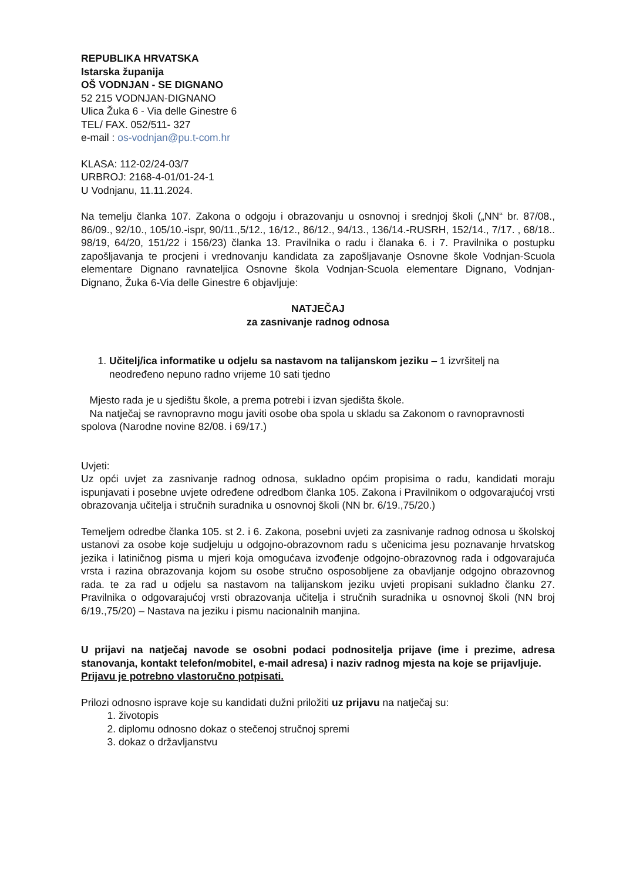REPUBLIKA HRVATSKA
Istarska županija
OŠ VODNJAN - SE DIGNANO
52 215 VODNJAN-DIGNANO
Ulica Žuka 6 - Via delle Ginestre 6
TEL/ FAX. 052/511- 327
e-mail : os-vodnjan@pu.t-com.hr
KLASA: 112-02/24-03/7
URBROJ: 2168-4-01/01-24-1
U Vodnjanu, 11.11.2024.
Na temelju članka 107. Zakona o odgoju i obrazovanju u osnovnoj i srednjoj školi („NN“ br. 87/08., 86/09., 92/10., 105/10.-ispr, 90/11.,5/12., 16/12., 86/12., 94/13., 136/14.-RUSRH, 152/14., 7/17. , 68/18.. 98/19, 64/20, 151/22 i 156/23) članka 13. Pravilnika o radu i članaka 6. i 7. Pravilnika o postupku zapošljavanja te procjeni i vrednovanju kandidata za zapošljavanje Osnovne škole Vodnjan-Scuola elementare Dignano ravnateljica Osnovne škola Vodnjan-Scuola elementare Dignano, Vodnjan-Dignano, Žuka 6-Via delle Ginestre 6 objavljuje:
NATJEČAJ
za zasnivanje radnog odnosa
1. Učitelj/ica informatike u odjelu sa nastavom na talijanskom jeziku – 1 izvršitelj na neodređeno nepuno radno vrijeme 10 sati tjedno
Mjesto rada je u sjedištu škole, a prema potrebi i izvan sjedišta škole.
Na natječaj se ravnopravno mogu javiti osobe oba spola u skladu sa Zakonom o ravnopravnosti spolova (Narodne novine 82/08. i 69/17.)
Uvjeti:
Uz opći uvjet za zasnivanje radnog odnosa, sukladno općim propisima o radu, kandidati moraju ispunjavati i posebne uvjete određene odredbom članka 105. Zakona i Pravilnikom o odgovarajućoj vrsti obrazovanja učitelja i stručnih suradnika u osnovnoj školi (NN br. 6/19.,75/20.)
Temeljem odredbe članka 105. st 2. i 6. Zakona, posebni uvjeti za zasnivanje radnog odnosa u školskoj ustanovi za osobe koje sudjeluju u odgojno-obrazovnom radu s učenicima jesu poznavanje hrvatskog jezika i latiničnog pisma u mjeri koja omogućava izvođenje odgojno-obrazovnog rada i odgovarajuća vrsta i razina obrazovanja kojom su osobe stručno osposobljene za obavljanje odgojno obrazovnog rada. te za rad u odjelu sa nastavom na talijanskom jeziku uvjeti propisani sukladno članku 27. Pravilnika o odgovarajućoj vrsti obrazovanja učitelja i stručnih suradnika u osnovnoj školi (NN broj 6/19.,75/20) – Nastava na jeziku i pismu nacionalnih manjina.
U prijavi na natječaj navode se osobni podaci podnositelja prijave (ime i prezime, adresa stanovanja, kontakt telefon/mobitel, e-mail adresa) i naziv radnog mjesta na koje se prijavljuje.
Prijavu je potrebno vlastoručno potpisati.
Prilozi odnosno isprave koje su kandidati dužni priložiti uz prijavu na natječaj su:
1. životopis
2. diplomu odnosno dokaz o stečenoj stručnoj spremi
3. dokaz o državljanstvu